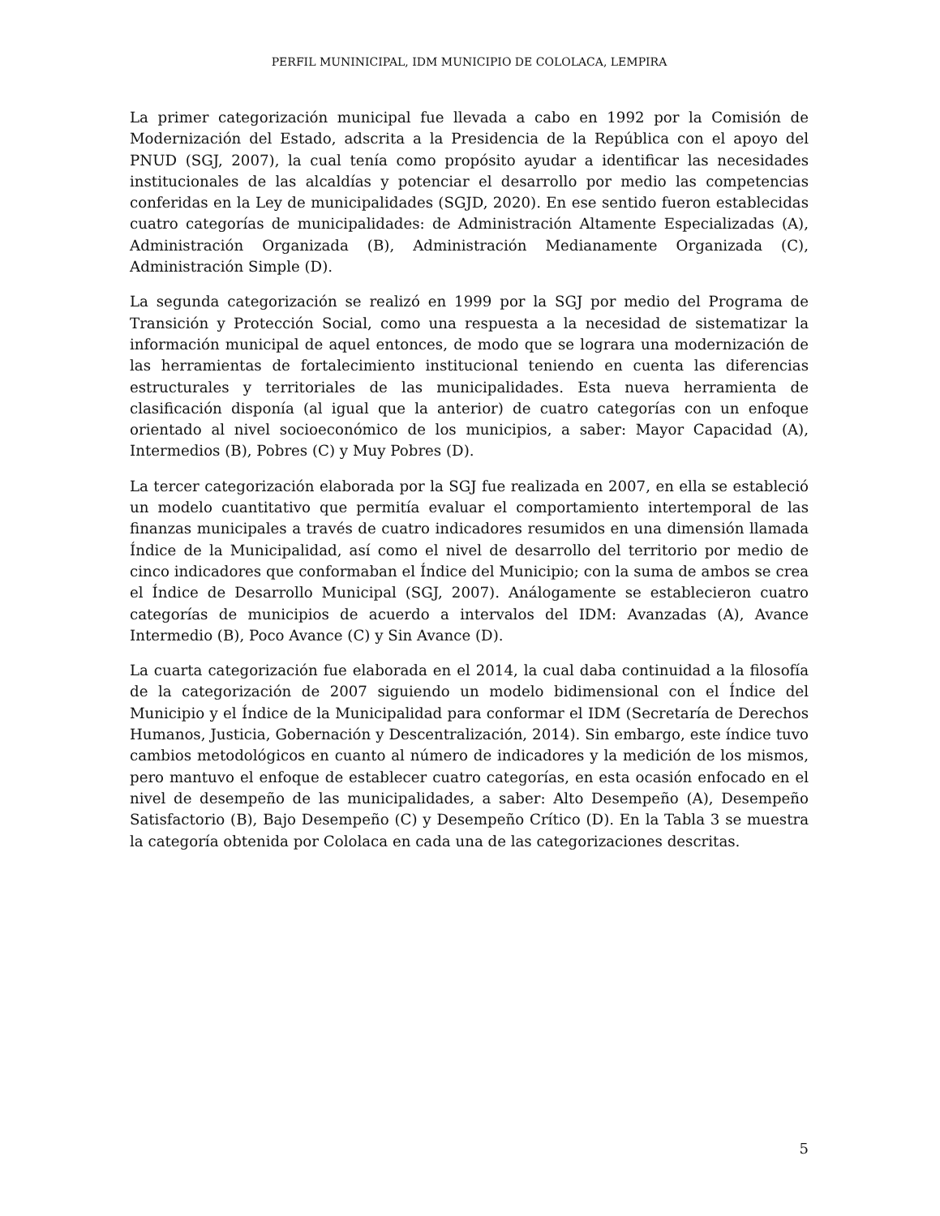PERFIL MUNINICIPAL, IDM MUNICIPIO DE COLOLACA, LEMPIRA
La primer categorización municipal fue llevada a cabo en 1992 por la Comisión de Modernización del Estado, adscrita a la Presidencia de la República con el apoyo del PNUD (SGJ, 2007), la cual tenía como propósito ayudar a identificar las necesidades institucionales de las alcaldías y potenciar el desarrollo por medio las competencias conferidas en la Ley de municipalidades (SGJD, 2020). En ese sentido fueron establecidas cuatro categorías de municipalidades: de Administración Altamente Especializadas (A), Administración Organizada (B), Administración Medianamente Organizada (C), Administración Simple (D).
La segunda categorización se realizó en 1999 por la SGJ por medio del Programa de Transición y Protección Social, como una respuesta a la necesidad de sistematizar la información municipal de aquel entonces, de modo que se lograra una modernización de las herramientas de fortalecimiento institucional teniendo en cuenta las diferencias estructurales y territoriales de las municipalidades. Esta nueva herramienta de clasificación disponía (al igual que la anterior) de cuatro categorías con un enfoque orientado al nivel socioeconómico de los municipios, a saber: Mayor Capacidad (A), Intermedios (B), Pobres (C) y Muy Pobres (D).
La tercer categorización elaborada por la SGJ fue realizada en 2007, en ella se estableció un modelo cuantitativo que permitía evaluar el comportamiento intertemporal de las finanzas municipales a través de cuatro indicadores resumidos en una dimensión llamada Índice de la Municipalidad, así como el nivel de desarrollo del territorio por medio de cinco indicadores que conformaban el Índice del Municipio; con la suma de ambos se crea el Índice de Desarrollo Municipal (SGJ, 2007). Análogamente se establecieron cuatro categorías de municipios de acuerdo a intervalos del IDM: Avanzadas (A), Avance Intermedio (B), Poco Avance (C) y Sin Avance (D).
La cuarta categorización fue elaborada en el 2014, la cual daba continuidad a la filosofía de la categorización de 2007 siguiendo un modelo bidimensional con el Índice del Municipio y el Índice de la Municipalidad para conformar el IDM (Secretaría de Derechos Humanos, Justicia, Gobernación y Descentralización, 2014). Sin embargo, este índice tuvo cambios metodológicos en cuanto al número de indicadores y la medición de los mismos, pero mantuvo el enfoque de establecer cuatro categorías, en esta ocasión enfocado en el nivel de desempeño de las municipalidades, a saber: Alto Desempeño (A), Desempeño Satisfactorio (B), Bajo Desempeño (C) y Desempeño Crítico (D). En la Tabla 3 se muestra la categoría obtenida por Cololaca en cada una de las categorizaciones descritas.
5